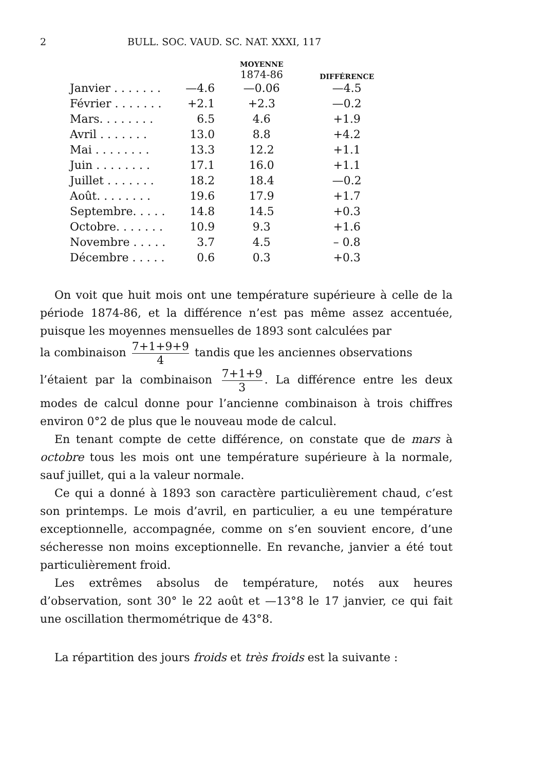2 BULL. SOC. VAUD. SC. NAT. XXXI, 117
| | | MOYENNE 1874-86 | DIFFÉRENCE |
| --- | --- | --- | --- |
| Janvier . . . . . . . | —4.6 | —0.06 | —4.5 |
| Février . . . . . . . | +2.1 | +2.3 | —0.2 |
| Mars. . . . . . . . | 6.5 | 4.6 | +1.9 |
| Avril . . . . . . . | 13.0 | 8.8 | +4.2 |
| Mai . . . . . . . . | 13.3 | 12.2 | +1.1 |
| Juin . . . . . . . . | 17.1 | 16.0 | +1.1 |
| Juillet . . . . . . . | 18.2 | 18.4 | —0.2 |
| Août. . . . . . . . | 19.6 | 17.9 | +1.7 |
| Septembre. . . . . | 14.8 | 14.5 | +0.3 |
| Octobre. . . . . . . | 10.9 | 9.3 | +1.6 |
| Novembre . . . . . | 3.7 | 4.5 | – 0.8 |
| Décembre . . . . . | 0.6 | 0.3 | +0.3 |
On voit que huit mois ont une température supérieure à celle de la période 1874-86, et la différence n’est pas même assez accentuée, puisque les moyennes mensuelles de 1893 sont calculées par
la combinaison 7+1+9+9 4 tandis que les anciennes observations
l’étaient par la combinaison 7+1+9 3. La différence entre les deux modes de calcul donne pour l’ancienne combinaison à trois chiffres environ 0°2 de plus que le nouveau mode de calcul.
En tenant compte de cette différence, on constate que de mars à octobre tous les mois ont une température supérieure à la normale, sauf juillet, qui a la valeur normale.
Ce qui a donné à 1893 son caractère particulièrement chaud, c’est son printemps. Le mois d’avril, en particulier, a eu une température exceptionnelle, accompagnée, comme on s’en souvient encore, d’une sécheresse non moins exceptionnelle. En revanche, janvier a été tout particulièrement froid.
Les extrêmes absolus de température, notés aux heures d’observation, sont 30° le 22 août et —13°8 le 17 janvier, ce qui fait une oscillation thermométrique de 43°8.
La répartition des jours froids et très froids est la suivante :